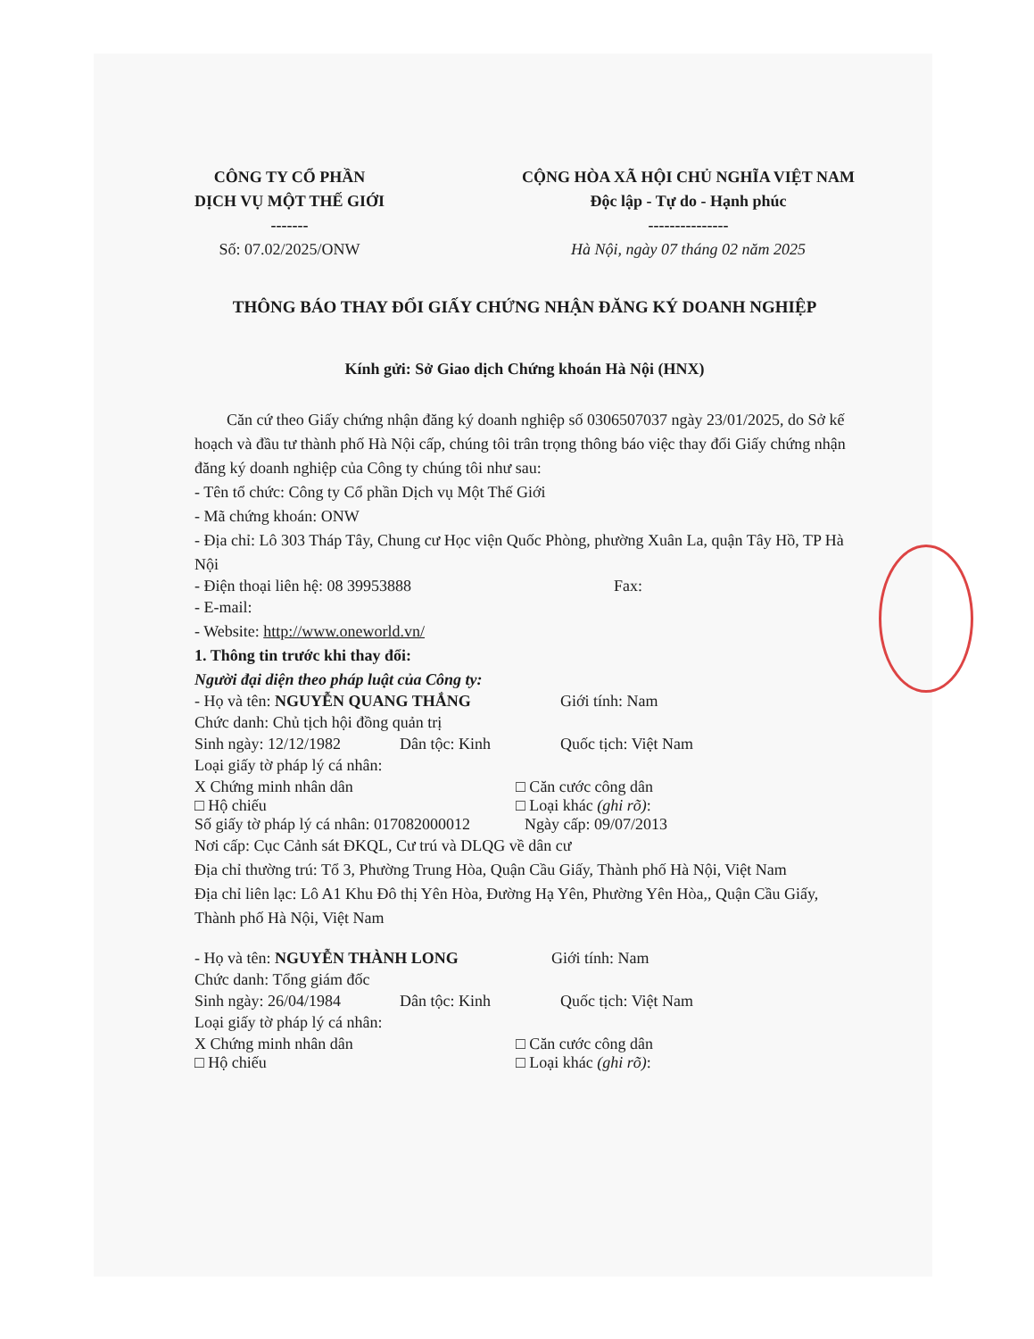CÔNG TY CỔ PHẦN
DỊCH VỤ MỘT THẾ GIỚI
-------
Số: 07.02/2025/ONW
CỘNG HÒA XÃ HỘI CHỦ NGHĨA VIỆT NAM
Độc lập - Tự do - Hạnh phúc
---------------
Hà Nội, ngày 07 tháng 02 năm 2025
THÔNG BÁO THAY ĐỔI GIẤY CHỨNG NHẬN ĐĂNG KÝ DOANH NGHIỆP
Kính gửi: Sở Giao dịch Chứng khoán Hà Nội (HNX)
Căn cứ theo Giấy chứng nhận đăng ký doanh nghiệp số 0306507037 ngày 23/01/2025, do Sở kế hoạch và đầu tư thành phố Hà Nội cấp, chúng tôi trân trọng thông báo việc thay đổi Giấy chứng nhận đăng ký doanh nghiệp của Công ty chúng tôi như sau:
- Tên tổ chức: Công ty Cổ phần Dịch vụ Một Thế Giới
- Mã chứng khoán: ONW
- Địa chỉ: Lô 303 Tháp Tây, Chung cư Học viện Quốc Phòng, phường Xuân La, quận Tây Hồ, TP Hà Nội
- Điện thoại liên hệ: 08 39953888 Fax:
- E-mail:
- Website: http://www.oneworld.vn/
1. Thông tin trước khi thay đổi:
Người đại diện theo pháp luật của Công ty:
- Họ và tên: NGUYỄN QUANG THẮNG Giới tính: Nam
Chức danh: Chủ tịch hội đồng quản trị
Sinh ngày: 12/12/1982 Dân tộc: Kinh Quốc tịch: Việt Nam
Loại giấy tờ pháp lý cá nhân:
X Chứng minh nhân dân □ Căn cước công dân
□ Hộ chiếu □ Loại khác (ghi rõ):
Số giấy tờ pháp lý cá nhân: 017082000012 Ngày cấp: 09/07/2013
Nơi cấp: Cục Cảnh sát ĐKQL, Cư trú và DLQG về dân cư
Địa chỉ thường trú: Tổ 3, Phường Trung Hòa, Quận Cầu Giấy, Thành phố Hà Nội, Việt Nam
Địa chỉ liên lạc: Lô A1 Khu Đô thị Yên Hòa, Đường Hạ Yên, Phường Yên Hòa,, Quận Cầu Giấy, Thành phố Hà Nội, Việt Nam
- Họ và tên: NGUYỄN THÀNH LONG Giới tính: Nam
Chức danh: Tổng giám đốc
Sinh ngày: 26/04/1984 Dân tộc: Kinh Quốc tịch: Việt Nam
Loại giấy tờ pháp lý cá nhân:
X Chứng minh nhân dân □ Căn cước công dân
□ Hộ chiếu □ Loại khác (ghi rõ):